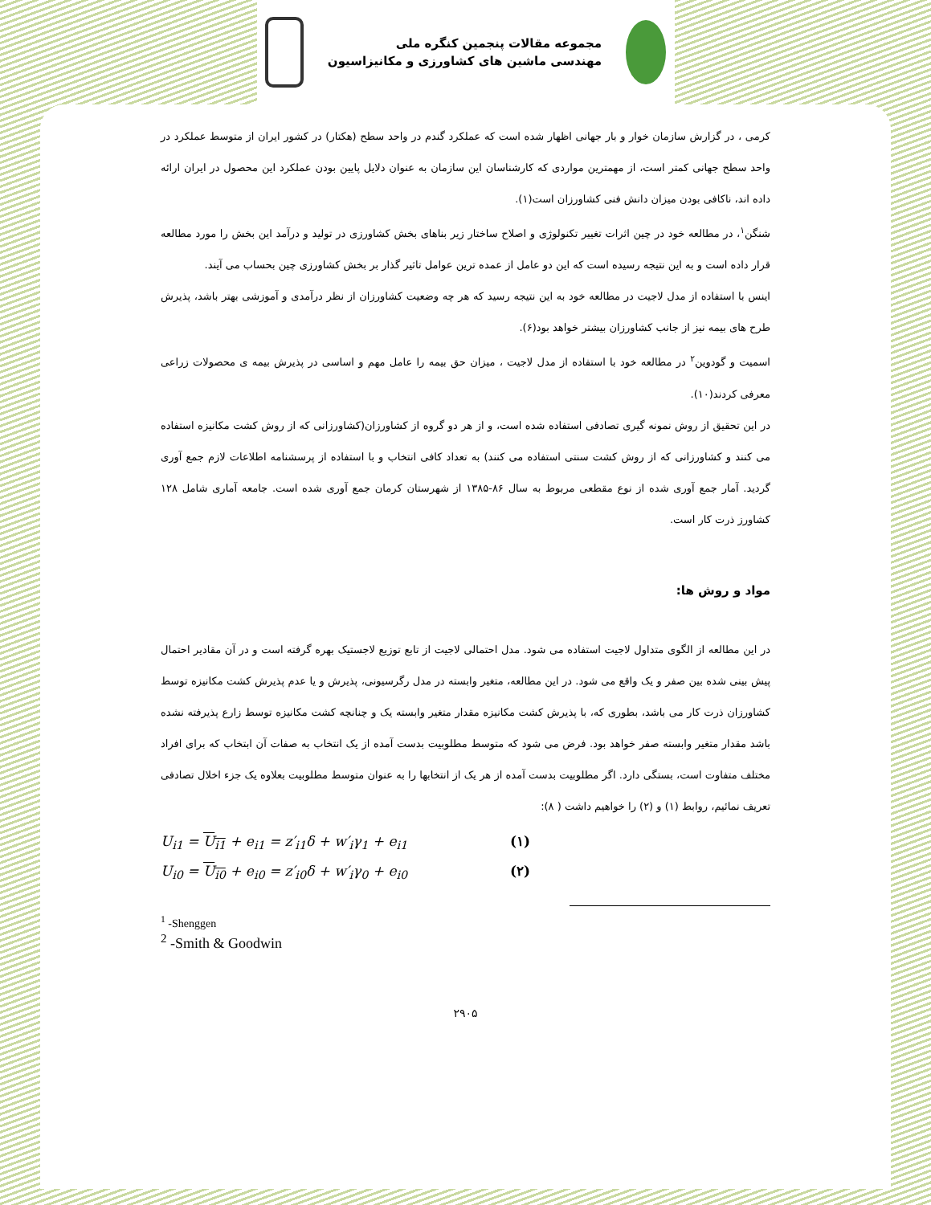مجموعه مقالات پنجمین کنگره ملی
مهندسی ماشین های کشاورزی و مکانیزاسیون
کرمی ، در گزارش سازمان خوار و بار جهانی اظهار شده است که عملکرد گندم در واحد سطح (هکتار) در کشور ایران از متوسط عملکرد در واحد سطح جهانی کمتر است، از مهمترین مواردی که کارشناسان این سازمان به عنوان دلایل پایین بودن عملکرد این محصول در ایران ارائه داده اند، ناکافی بودن میزان دانش فنی کشاورزان است(۱).
شنگن<sup>۱</sup>، در مطالعه خود در چین اثرات تغییر تکنولوژی و اصلاح ساختار زیر بناهای بخش کشاورزی در تولید و درآمد این بخش را مورد مطالعه قرار داده است و به این نتیجه رسیده است که این دو عامل از عمده ترین عوامل تاثیر گذار بر بخش کشاورزی چین بحساب می آیند.
اینس با استفاده از مدل لاجیت در مطالعه خود به این نتیجه رسید که هر چه وضعیت کشاورزان از نظر درآمدی و آموزشی بهتر باشد، پذیرش طرح های بیمه نیز از جانب کشاورزان بیشتر خواهد بود(۶).
اسمیت و گودوین<sup>۲</sup> در مطالعه خود با استفاده از مدل لاجیت ، میزان حق بیمه را عامل مهم و اساسی در پذیرش بیمه ی محصولات زراعی معرفی کردند(۱۰).
در این تحقیق از روش نمونه گیری تصادفی استفاده شده است، و از هر دو گروه از کشاورزان(کشاورزانی که از روش کشت مکانیزه استفاده می کنند و کشاورزانی که از روش کشت سنتی استفاده می کنند) به تعداد کافی انتخاب و با استفاده از پرسشنامه اطلاعات لازم جمع آوری گردید. آمار جمع آوری شده از نوع مقطعی مربوط به سال ۸۶-۱۳۸۵ از شهرستان کرمان جمع آوری شده است. جامعه آماری شامل ۱۲۸ کشاورز ذرت کار است.
مواد و روش ها:
در این مطالعه از الگوی متداول لاجیت استفاده می شود. مدل احتمالی لاجیت از تابع توزیع لاجستیک بهره گرفته است و در آن مقادیر احتمال پیش بینی شده بین صفر و یک واقع می شود. در این مطالعه، متغیر وابسته در مدل رگرسیونی، پذیرش و یا عدم پذیرش کشت مکانیزه توسط کشاورزان ذرت کار می باشد، بطوری که، با پذیرش کشت مکانیزه مقدار متغیر وابسته یک و چنانچه کشت مکانیزه توسط زارع پذیرفته نشده باشد مقدار متغیر وابسته صفر خواهد بود. فرض می شود که متوسط مطلوبیت بدست آمده از یک انتخاب به صفات آن ابتخاب که برای افراد مختلف متفاوت است، بستگی دارد. اگر مطلوبیت بدست آمده از هر یک از انتخابها را به عنوان متوسط مطلوبیت بعلاوه یک جزء اخلال تصادفی تعریف نمائیم، روابط (۱) و (۲) را خواهیم داشت ( ۸):
U<sub>i1</sub> = U<sub>i1</sub> + e<sub>i1</sub> = z′<sub>i1</sub>δ + w′<sub>i</sub>γ<sub>1</sub> + e<sub>i1</sub> (۱)
U<sub>i0</sub> = U<sub>i0</sub> + e<sub>i0</sub> = z′<sub>i0</sub>δ + w′<sub>i</sub>γ<sub>0</sub> + e<sub>i0</sub> (۲)
<sup>1</sup> -Shenggen
<sup>2</sup> -Smith & Goodwin
۲۹۰۵